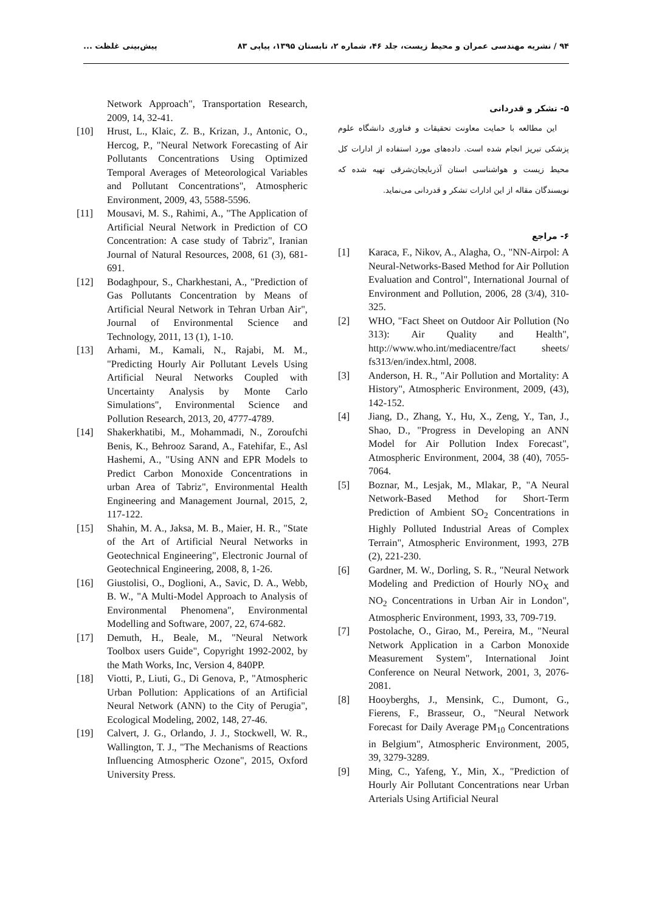۹۴ / نشریه مهندسی عمران و محیط زیست، جلد ۴۶، شماره ۲، تابستان ۱۳۹۵، پیاپی ۸۳ پیش‌بینی غلظت ...
۵- تشکر و قدردانی
این مطالعه با حمایت معاونت تحقیقات و فناوری دانشگاه علوم پزشکی تبریز انجام شده است. داده‌های مورد استفاده از ادارات کل محیط زیست و هواشناسی استان آذربایجان‌شرقی تهیه شده که نویسندگان مقاله از این ادارات تشکر و قدردانی می‌نماید.
۶- مراجع
[1] Karaca, F., Nikov, A., Alagha, O., "NN-Airpol: A Neural-Networks-Based Method for Air Pollution Evaluation and Control", International Journal of Environment and Pollution, 2006, 28 (3/4), 310-325.
[2] WHO, "Fact Sheet on Outdoor Air Pollution (No 313): Air Quality and Health", http://www.who.int/mediacentre/fact sheets/ fs313/en/index.html, 2008.
[3] Anderson, H. R., "Air Pollution and Mortality: A History", Atmospheric Environment, 2009, (43), 142-152.
[4] Jiang, D., Zhang, Y., Hu, X., Zeng, Y., Tan, J., Shao, D., "Progress in Developing an ANN Model for Air Pollution Index Forecast", Atmospheric Environment, 2004, 38 (40), 7055-7064.
[5] Boznar, M., Lesjak, M., Mlakar, P., "A Neural Network-Based Method for Short-Term Prediction of Ambient SO<sub>2</sub> Concentrations in Highly Polluted Industrial Areas of Complex Terrain", Atmospheric Environment, 1993, 27B (2), 221-230.
[6] Gardner, M. W., Dorling, S. R., "Neural Network Modeling and Prediction of Hourly NO<sub>X</sub> and NO<sub>2</sub> Concentrations in Urban Air in London", Atmospheric Environment, 1993, 33, 709-719.
[7] Postolache, O., Girao, M., Pereira, M., "Neural Network Application in a Carbon Monoxide Measurement System", International Joint Conference on Neural Network, 2001, 3, 2076-2081.
[8] Hooyberghs, J., Mensink, C., Dumont, G., Fierens, F., Brasseur, O., "Neural Network Forecast for Daily Average PM<sub>10</sub> Concentrations in Belgium", Atmospheric Environment, 2005, 39, 3279-3289.
[9] Ming, C., Yafeng, Y., Min, X., "Prediction of Hourly Air Pollutant Concentrations near Urban Arterials Using Artificial Neural
Network Approach", Transportation Research, 2009, 14, 32-41.
[10] Hrust, L., Klaic, Z. B., Krizan, J., Antonic, O., Hercog, P., "Neural Network Forecasting of Air Pollutants Concentrations Using Optimized Temporal Averages of Meteorological Variables and Pollutant Concentrations", Atmospheric Environment, 2009, 43, 5588-5596.
[11] Mousavi, M. S., Rahimi, A., "The Application of Artificial Neural Network in Prediction of CO Concentration: A case study of Tabriz", Iranian Journal of Natural Resources, 2008, 61 (3), 681-691.
[12] Bodaghpour, S., Charkhestani, A., "Prediction of Gas Pollutants Concentration by Means of Artificial Neural Network in Tehran Urban Air", Journal of Environmental Science and Technology, 2011, 13 (1), 1-10.
[13] Arhami, M., Kamali, N., Rajabi, M. M., "Predicting Hourly Air Pollutant Levels Using Artificial Neural Networks Coupled with Uncertainty Analysis by Monte Carlo Simulations", Environmental Science and Pollution Research, 2013, 20, 4777-4789.
[14] Shakerkhatibi, M., Mohammadi, N., Zoroufchi Benis, K., Behrooz Sarand, A., Fatehifar, E., Asl Hashemi, A., "Using ANN and EPR Models to Predict Carbon Monoxide Concentrations in urban Area of Tabriz", Environmental Health Engineering and Management Journal, 2015, 2, 117-122.
[15] Shahin, M. A., Jaksa, M. B., Maier, H. R., "State of the Art of Artificial Neural Networks in Geotechnical Engineering", Electronic Journal of Geotechnical Engineering, 2008, 8, 1-26.
[16] Giustolisi, O., Doglioni, A., Savic, D. A., Webb, B. W., "A Multi-Model Approach to Analysis of Environmental Phenomena", Environmental Modelling and Software, 2007, 22, 674-682.
[17] Demuth, H., Beale, M., "Neural Network Toolbox users Guide", Copyright 1992-2002, by the Math Works, Inc, Version 4, 840PP.
[18] Viotti, P., Liuti, G., Di Genova, P., "Atmospheric Urban Pollution: Applications of an Artificial Neural Network (ANN) to the City of Perugia", Ecological Modeling, 2002, 148, 27-46.
[19] Calvert, J. G., Orlando, J. J., Stockwell, W. R., Wallington, T. J., "The Mechanisms of Reactions Influencing Atmospheric Ozone", 2015, Oxford University Press.